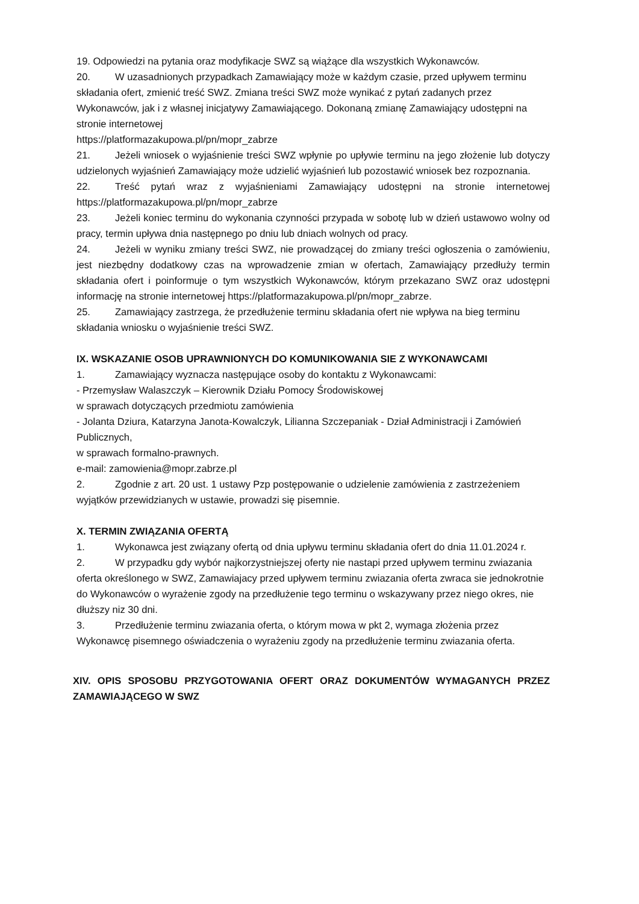19. Odpowiedzi na pytania oraz modyfikacje SWZ są wiążące dla wszystkich Wykonawców.
20. W uzasadnionych przypadkach Zamawiający może w każdym czasie, przed upływem terminu składania ofert, zmienić treść SWZ. Zmiana treści SWZ może wynikać z pytań zadanych przez Wykonawców, jak i z własnej inicjatywy Zamawiającego. Dokonaną zmianę Zamawiający udostępni na stronie internetowej
https://platformazakupowa.pl/pn/mopr_zabrze
21. Jeżeli wniosek o wyjaśnienie treści SWZ wpłynie po upływie terminu na jego złożenie lub dotyczy udzielonych wyjaśnień Zamawiający może udzielić wyjaśnień lub pozostawić wniosek bez rozpoznania.
22. Treść pytań wraz z wyjaśnieniami Zamawiający udostępni na stronie internetowej https://platformazakupowa.pl/pn/mopr_zabrze
23. Jeżeli koniec terminu do wykonania czynności przypada w sobotę lub w dzień ustawowo wolny od pracy, termin upływa dnia następnego po dniu lub dniach wolnych od pracy.
24. Jeżeli w wyniku zmiany treści SWZ, nie prowadzącej do zmiany treści ogłoszenia o zamówieniu, jest niezbędny dodatkowy czas na wprowadzenie zmian w ofertach, Zamawiający przedłuży termin składania ofert i poinformuje o tym wszystkich Wykonawców, którym przekazano SWZ oraz udostępni informację na stronie internetowej https://platformazakupowa.pl/pn/mopr_zabrze.
25. Zamawiający zastrzega, że przedłużenie terminu składania ofert nie wpływa na bieg terminu składania wniosku o wyjaśnienie treści SWZ.
IX. WSKAZANIE OSOB UPRAWNIONYCH DO KOMUNIKOWANIA SIE Z WYKONAWCAMI
1. Zamawiający wyznacza następujące osoby do kontaktu z Wykonawcami:
- Przemysław Walaszczyk – Kierownik Działu Pomocy Środowiskowej
w sprawach dotyczących przedmiotu zamówienia
- Jolanta Dziura, Katarzyna Janota-Kowalczyk, Lilianna Szczepaniak - Dział Administracji i Zamówień Publicznych,
w sprawach formalno-prawnych.
e-mail: zamowienia@mopr.zabrze.pl
2. Zgodnie z art. 20 ust. 1 ustawy Pzp postępowanie o udzielenie zamówienia z zastrzeżeniem wyjątków przewidzianych w ustawie, prowadzi się pisemnie.
X. TERMIN ZWIĄZANIA OFERTĄ
1. Wykonawca jest związany ofertą od dnia upływu terminu składania ofert do dnia 11.01.2024 r.
2. W przypadku gdy wybór najkorzystniejszej oferty nie nastapi przed upływem terminu zwiazania oferta określonego w SWZ, Zamawiajacy przed upływem terminu zwiazania oferta zwraca sie jednokrotnie do Wykonawców o wyrażenie zgody na przedłużenie tego terminu o wskazywany przez niego okres, nie dłuższy niz 30 dni.
3. Przedłużenie terminu zwiazania oferta, o którym mowa w pkt 2, wymaga złożenia przez Wykonawcę pisemnego oświadczenia o wyrażeniu zgody na przedłużenie terminu zwiazania oferta.
XIV. OPIS SPOSOBU PRZYGOTOWANIA OFERT ORAZ DOKUMENTÓW WYMAGANYCH PRZEZ ZAMAWIAJĄCEGO W SWZ